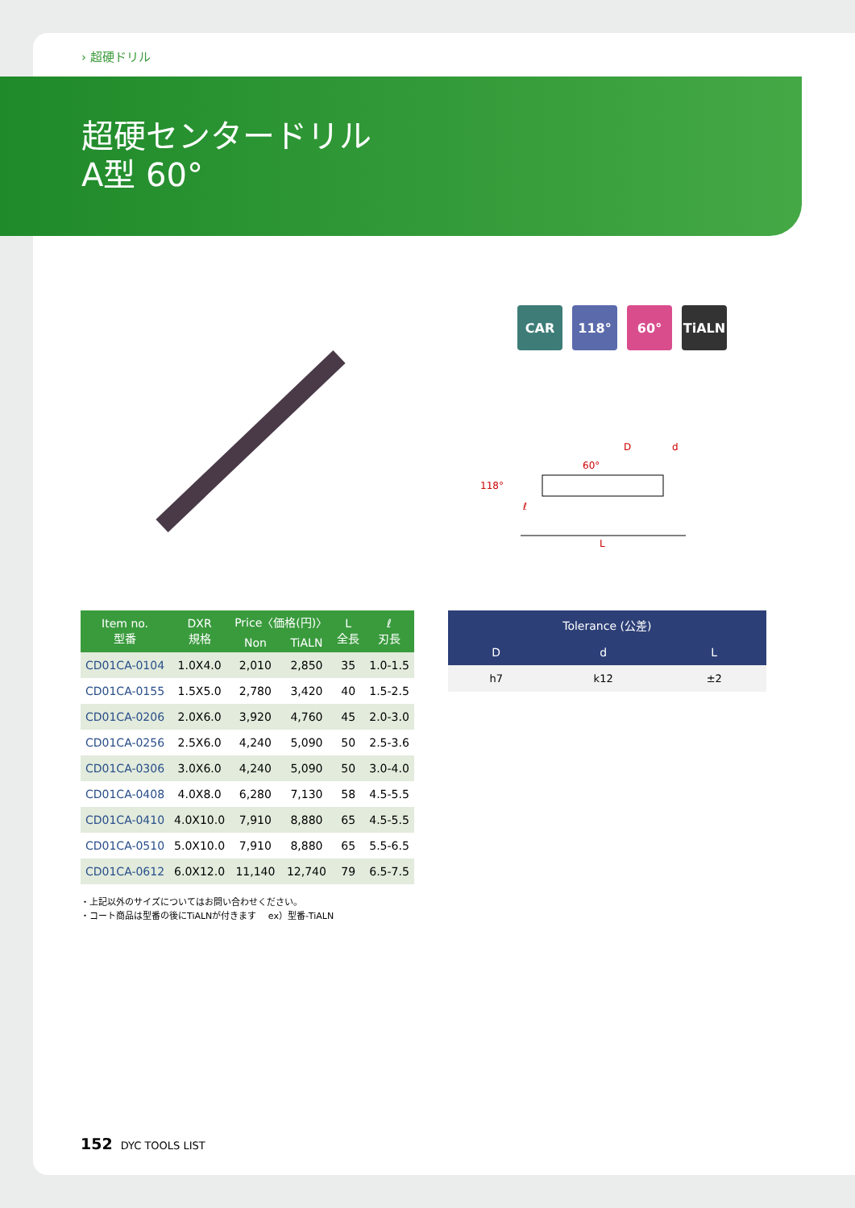› 超硬ドリル
超硬センタードリル
A型 60°
CAR 118° 60° TiALN
118°
60°
ℓ
D
d
L
| Item no. 型番 | DXR 規格 | Price〈価格(円)〉 | | L 全長 | ℓ 刃長 |
| --- | --- | --- | --- | --- | --- |
| | | Non | TiALN | | |
| CD01CA-0104 | 1.0X4.0 | 2,010 | 2,850 | 35 | 1.0-1.5 |
| CD01CA-0155 | 1.5X5.0 | 2,780 | 3,420 | 40 | 1.5-2.5 |
| CD01CA-0206 | 2.0X6.0 | 3,920 | 4,760 | 45 | 2.0-3.0 |
| CD01CA-0256 | 2.5X6.0 | 4,240 | 5,090 | 50 | 2.5-3.6 |
| CD01CA-0306 | 3.0X6.0 | 4,240 | 5,090 | 50 | 3.0-4.0 |
| CD01CA-0408 | 4.0X8.0 | 6,280 | 7,130 | 58 | 4.5-5.5 |
| CD01CA-0410 | 4.0X10.0 | 7,910 | 8,880 | 65 | 4.5-5.5 |
| CD01CA-0510 | 5.0X10.0 | 7,910 | 8,880 | 65 | 5.5-6.5 |
| CD01CA-0612 | 6.0X12.0 | 11,140 | 12,740 | 79 | 6.5-7.5 |
| Tolerance (公差) | | |
| --- | --- | --- |
| D | d | L |
| h7 | k12 | ±2 |
・上記以外のサイズについてはお問い合わせください。
・コート商品は型番の後にTiALNが付きます　 ex）型番-TiALN
152 DYC TOOLS LIST